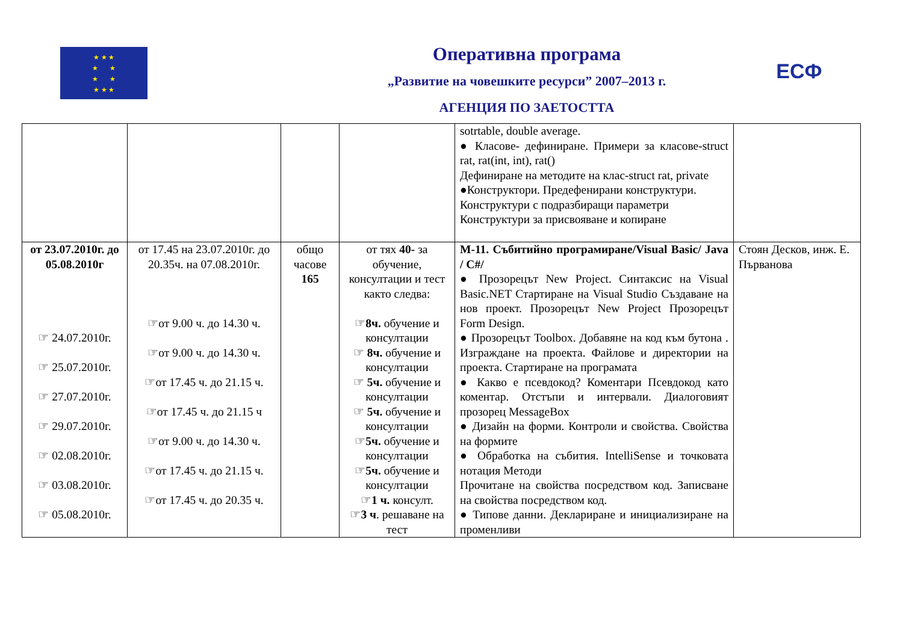★ ★ ★
★ ★
★ ★
★ ★ ★
ЕСФ
Оперативна програма
„Развитие на човешките ресурси” 2007–2013 г.
АГЕНЦИЯ ПО ЗАЕТОСТТА
| | | | | sotrtable, double average. ● Класове- дефиниране. Примери за класове-struct rat, rat(int, int), rat() Дефиниране на методите на клас-struct rat, private ●Конструктори. Предефенирани конструктури. Конструктури с подразбиращи параметри Конструктури за присвояване и копиране | |
| от 23.07.2010г. до 05.08.2010г ☞ 24.07.2010г. ☞ 25.07.2010г. ☞ 27.07.2010г. ☞ 29.07.2010г. ☞ 02.08.2010г. ☞ 03.08.2010г. ☞ 05.08.2010г. | от 17.45 на 23.07.2010г. до 20.35ч. на 07.08.2010г. ☞от 9.00 ч. до 14.30 ч. ☞от 9.00 ч. до 14.30 ч. ☞от 17.45 ч. до 21.15 ч. ☞от 17.45 ч. до 21.15 ч ☞от 9.00 ч. до 14.30 ч. ☞от 17.45 ч. до 21.15 ч. ☞от 17.45 ч. до 20.35 ч. | общо часове 165 | от тях 40- за обучение, консултации и тест както следва: ☞ 8ч. обучение и консултации ☞ 8ч. обучение и консултации ☞ 5ч. обучение и консултации ☞ 5ч. обучение и консултации ☞ 5ч. обучение и консултации ☞ 5ч. обучение и консултации ☞ 1 ч. консулт. ☞ 3 ч . решаване на тест | М-11. Събитийно програмиране/Visual Basic/ Java / C#/ ● Прозорецът New Project. Синтаксис на Visual Basic.NET Стартиране на Visual Studio Създаване на нов проект. Прозорецът New Project Прозорецът Form Design. ● Прозорецът Toolbox. Добавяне на код към бутона . Изграждане на проекта. Файлове и директории на проекта. Стартиране на програмата ● Какво е псевдокод? Коментари Псевдокод като коментар. Отстъпи и интервали. Диалоговият прозорец MessageBox ● Дизайн на форми. Контроли и свойства. Свойства на формите ● Обработка на събития. IntelliSense и точковата нотация Методи Прочитане на свойства посредством код. Записване на свойства посредством код. ● Типове данни. Деклариране и инициализиране на променливи | Стоян Десков, инж. Е. Първанова |